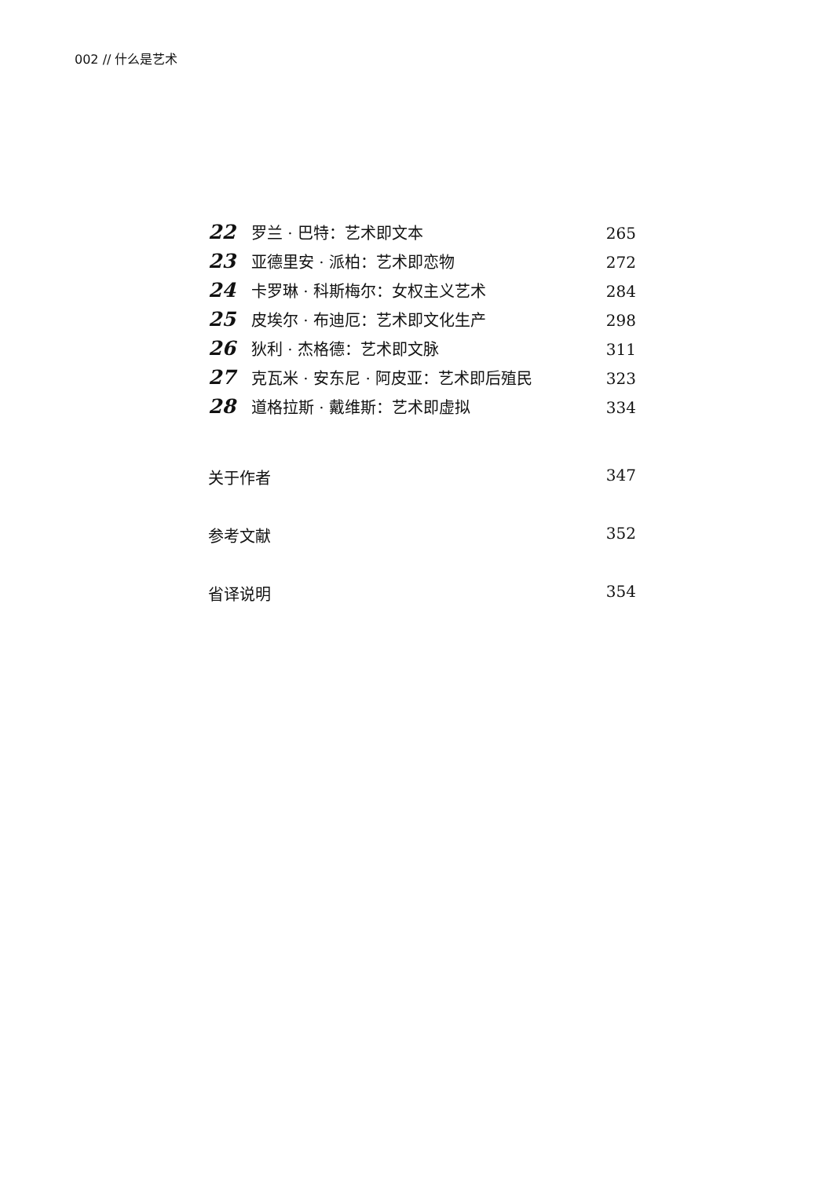002 // 什么是艺术
22 罗兰 · 巴特：艺术即文本 265
23 亚德里安 · 派柏：艺术即恋物 272
24 卡罗琳 · 科斯梅尔：女权主义艺术 284
25 皮埃尔 · 布迪厄：艺术即文化生产 298
26 狄利 · 杰格德：艺术即文脉 311
27 克瓦米 · 安东尼 · 阿皮亚：艺术即后殖民 323
28 道格拉斯 · 戴维斯：艺术即虚拟 334
关于作者 347
参考文献 352
省译说明 354